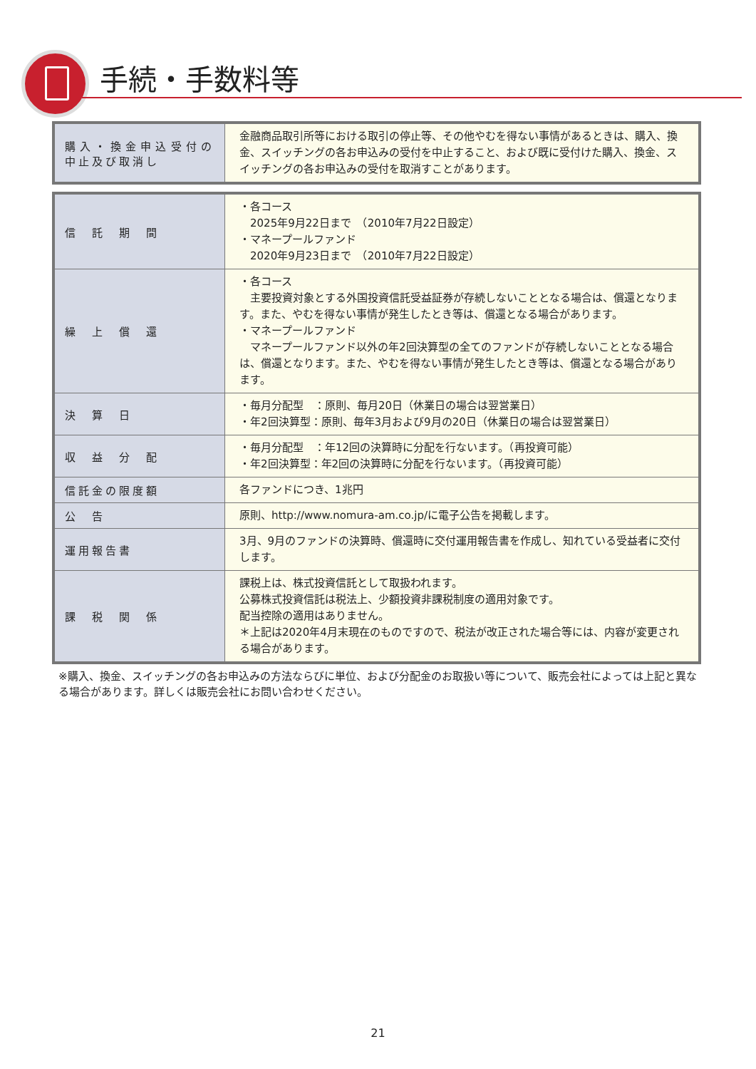手続・手数料等
| 購入・換金申込受付の 中止及び取消し | 金融商品取引所等における取引の停止等、その他やむを得ない事情があるときは、購入、換金、スイッチングの各お申込みの受付を中止すること、および既に受付けた購入、換金、スイッチングの各お申込みの受付を取消すことがあります。 |
| 信 託 期 間 | ・各コース 2025年9月22日まで （2010年7月22日設定） ・マネープールファンド 2020年9月23日まで （2010年7月22日設定） |
| 繰 上 償 還 | ・各コース 主要投資対象とする外国投資信託受益証券が存続しないこととなる場合は、償還となります。また、やむを得ない事情が発生したとき等は、償還となる場合があります。 ・マネープールファンド マネープールファンド以外の年2回決算型の全てのファンドが存続しないこととなる場合は、償還となります。また、やむを得ない事情が発生したとき等は、償還となる場合があります。 |
| 決 算 日 | ・毎月分配型 ：原則、毎月20日（休業日の場合は翌営業日） ・年2回決算型：原則、毎年3月および9月の20日（休業日の場合は翌営業日） |
| 収 益 分 配 | ・毎月分配型 ：年12回の決算時に分配を行ないます。（再投資可能） ・年2回決算型：年2回の決算時に分配を行ないます。（再投資可能） |
| 信託金の限度額 | 各ファンドにつき、1兆円 |
| 公 告 | 原則、http://www.nomura-am.co.jp/に電子公告を掲載します。 |
| 運用報告書 | 3月、9月のファンドの決算時、償還時に交付運用報告書を作成し、知れている受益者に交付します。 |
| 課 税 関 係 | 課税上は、株式投資信託として取扱われます。 公募株式投資信託は税法上、少額投資非課税制度の適用対象です。 配当控除の適用はありません。 ＊上記は2020年4月末現在のものですので、税法が改正された場合等には、内容が変更される場合があります。 |
※購入、換金、スイッチングの各お申込みの方法ならびに単位、および分配金のお取扱い等について、販売会社によっては上記と異なる場合があります。詳しくは販売会社にお問い合わせください。
21